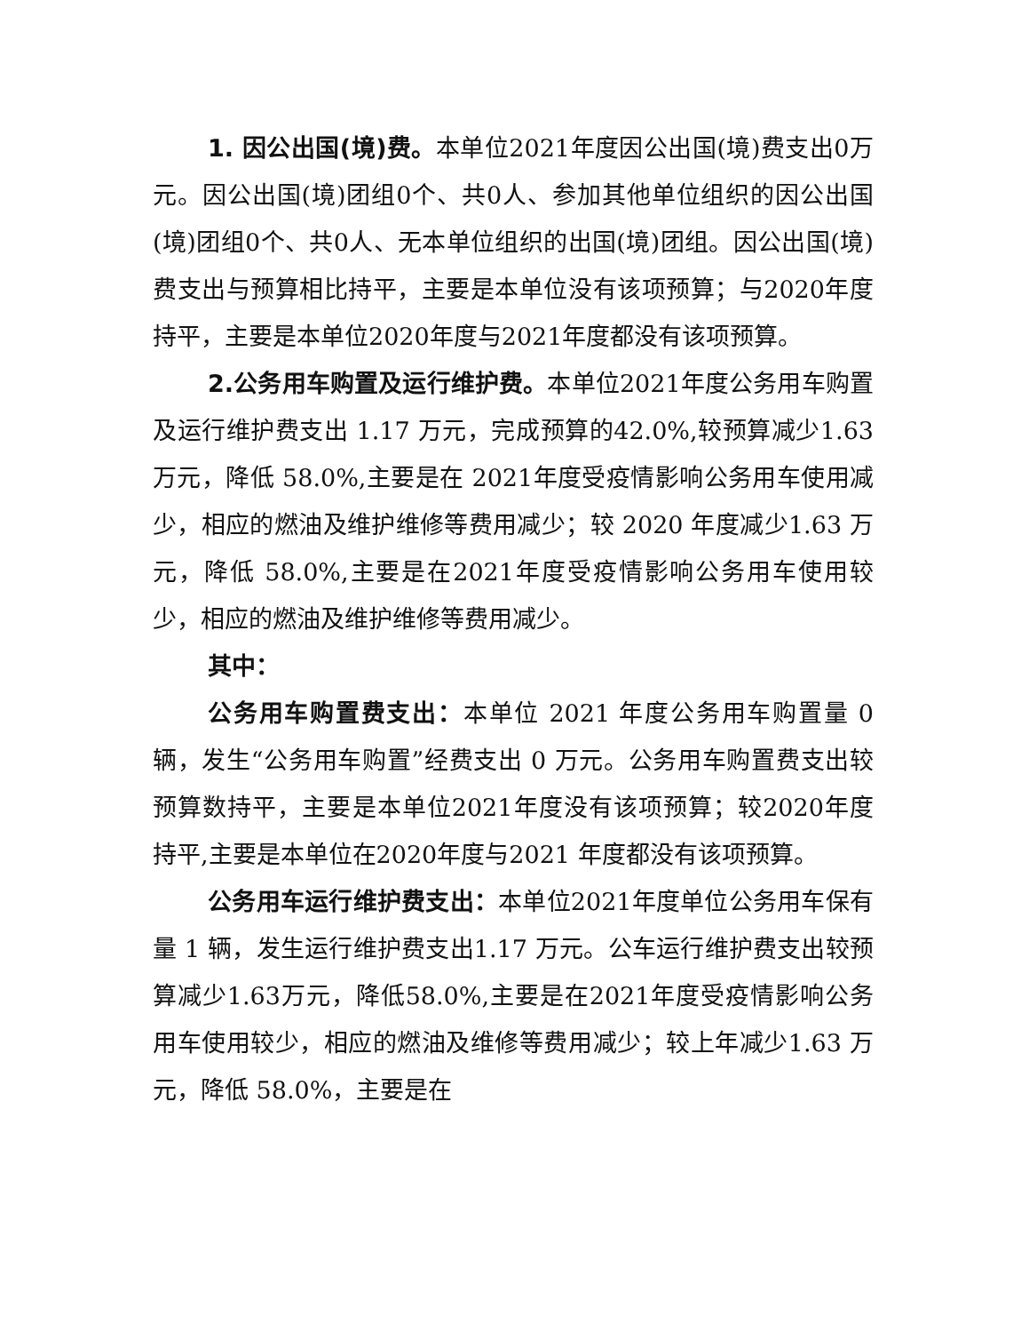1. 因公出国(境)费。本单位2021年度因公出国(境)费支出0万元。因公出国(境)团组0个、共0人、参加其他单位组织的因公出国(境)团组0个、共0人、无本单位组织的出国(境)团组。因公出国(境)费支出与预算相比持平，主要是本单位没有该项预算；与2020年度持平，主要是本单位2020年度与2021年度都没有该项预算。
2.公务用车购置及运行维护费。本单位2021年度公务用车购置及运行维护费支出 1.17 万元，完成预算的42.0%,较预算减少1.63 万元，降低 58.0%,主要是在 2021年度受疫情影响公务用车使用减少，相应的燃油及维护维修等费用减少；较 2020 年度减少1.63 万元，降低 58.0%,主要是在2021年度受疫情影响公务用车使用较少，相应的燃油及维护维修等费用减少。
其中：
公务用车购置费支出：本单位 2021 年度公务用车购置量 0 辆，发生“公务用车购置”经费支出 0 万元。公务用车购置费支出较预算数持平，主要是本单位2021年度没有该项预算；较2020年度持平,主要是本单位在2020年度与2021 年度都没有该项预算。
公务用车运行维护费支出：本单位2021年度单位公务用车保有量 1 辆，发生运行维护费支出1.17 万元。公车运行维护费支出较预算减少1.63万元，降低58.0%,主要是在2021年度受疫情影响公务用车使用较少，相应的燃油及维修等费用减少；较上年减少1.63 万元，降低 58.0%，主要是在